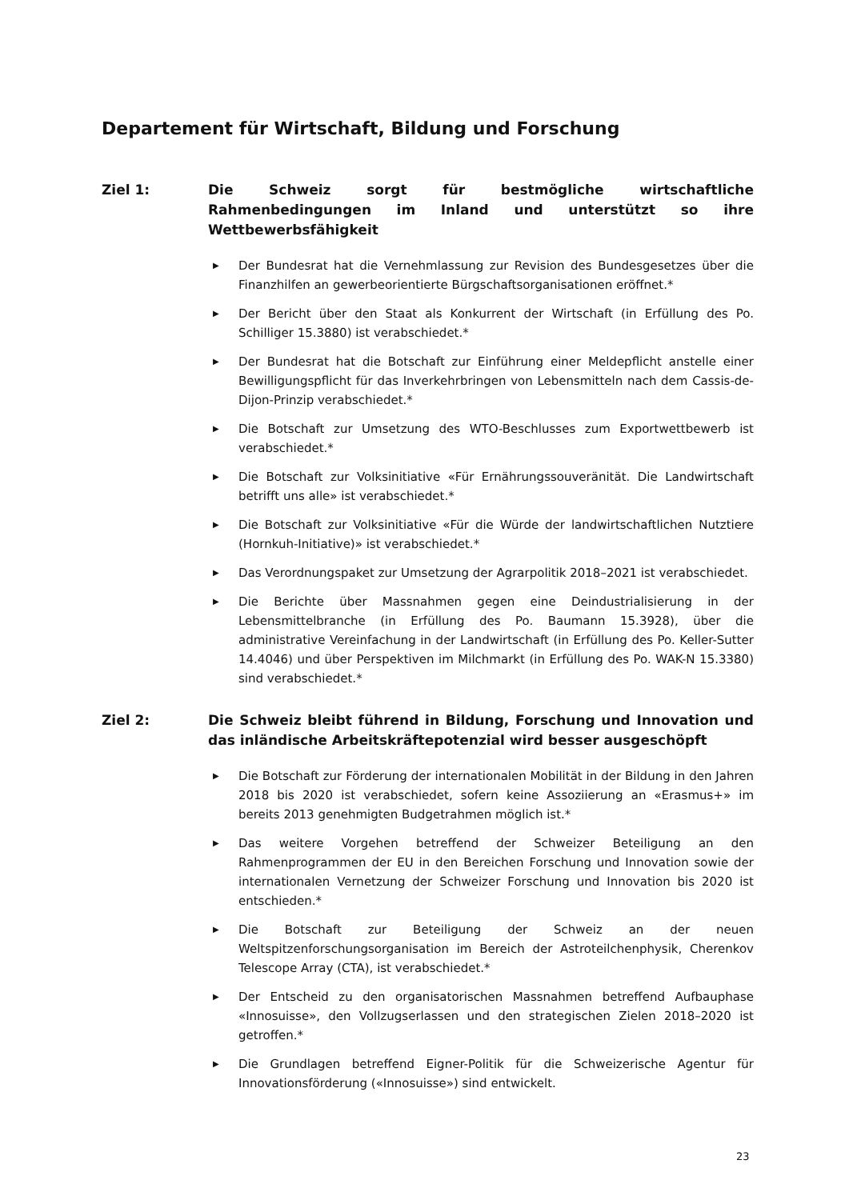Departement für Wirtschaft, Bildung und Forschung
Ziel 1: Die Schweiz sorgt für bestmögliche wirtschaftliche Rahmenbedingungen im Inland und unterstützt so ihre Wettbewerbsfähigkeit
▶ Der Bundesrat hat die Vernehmlassung zur Revision des Bundesgesetzes über die Finanzhilfen an gewerbeorientierte Bürgschaftsorganisationen eröffnet.*
▶ Der Bericht über den Staat als Konkurrent der Wirtschaft (in Erfüllung des Po. Schilliger 15.3880) ist verabschiedet.*
▶ Der Bundesrat hat die Botschaft zur Einführung einer Meldepflicht anstelle einer Bewilligungspflicht für das Inverkehrbringen von Lebensmitteln nach dem Cassis-de-Dijon-Prinzip verabschiedet.*
▶ Die Botschaft zur Umsetzung des WTO-Beschlusses zum Exportwettbewerb ist verabschiedet.*
▶ Die Botschaft zur Volksinitiative «Für Ernährungssouveränität. Die Landwirtschaft betrifft uns alle» ist verabschiedet.*
▶ Die Botschaft zur Volksinitiative «Für die Würde der landwirtschaftlichen Nutztiere (Hornkuh-Initiative)» ist verabschiedet.*
▶ Das Verordnungspaket zur Umsetzung der Agrarpolitik 2018–2021 ist verabschiedet.
▶ Die Berichte über Massnahmen gegen eine Deindustrialisierung in der Lebensmittelbranche (in Erfüllung des Po. Baumann 15.3928), über die administrative Vereinfachung in der Landwirtschaft (in Erfüllung des Po. Keller-Sutter 14.4046) und über Perspektiven im Milchmarkt (in Erfüllung des Po. WAK-N 15.3380) sind verabschiedet.*
Ziel 2: Die Schweiz bleibt führend in Bildung, Forschung und Innovation und das inländische Arbeitskräftepotenzial wird besser ausgeschöpft
▶ Die Botschaft zur Förderung der internationalen Mobilität in der Bildung in den Jahren 2018 bis 2020 ist verabschiedet, sofern keine Assoziierung an «Erasmus+» im bereits 2013 genehmigten Budgetrahmen möglich ist.*
▶ Das weitere Vorgehen betreffend der Schweizer Beteiligung an den Rahmenprogrammen der EU in den Bereichen Forschung und Innovation sowie der internationalen Vernetzung der Schweizer Forschung und Innovation bis 2020 ist entschieden.*
▶ Die Botschaft zur Beteiligung der Schweiz an der neuen Weltspitzenforschungsorganisation im Bereich der Astroteilchenphysik, Cherenkov Telescope Array (CTA), ist verabschiedet.*
▶ Der Entscheid zu den organisatorischen Massnahmen betreffend Aufbauphase «Innosuisse», den Vollzugserlassen und den strategischen Zielen 2018–2020 ist getroffen.*
▶ Die Grundlagen betreffend Eigner-Politik für die Schweizerische Agentur für Innovationsförderung («Innosuisse») sind entwickelt.
23